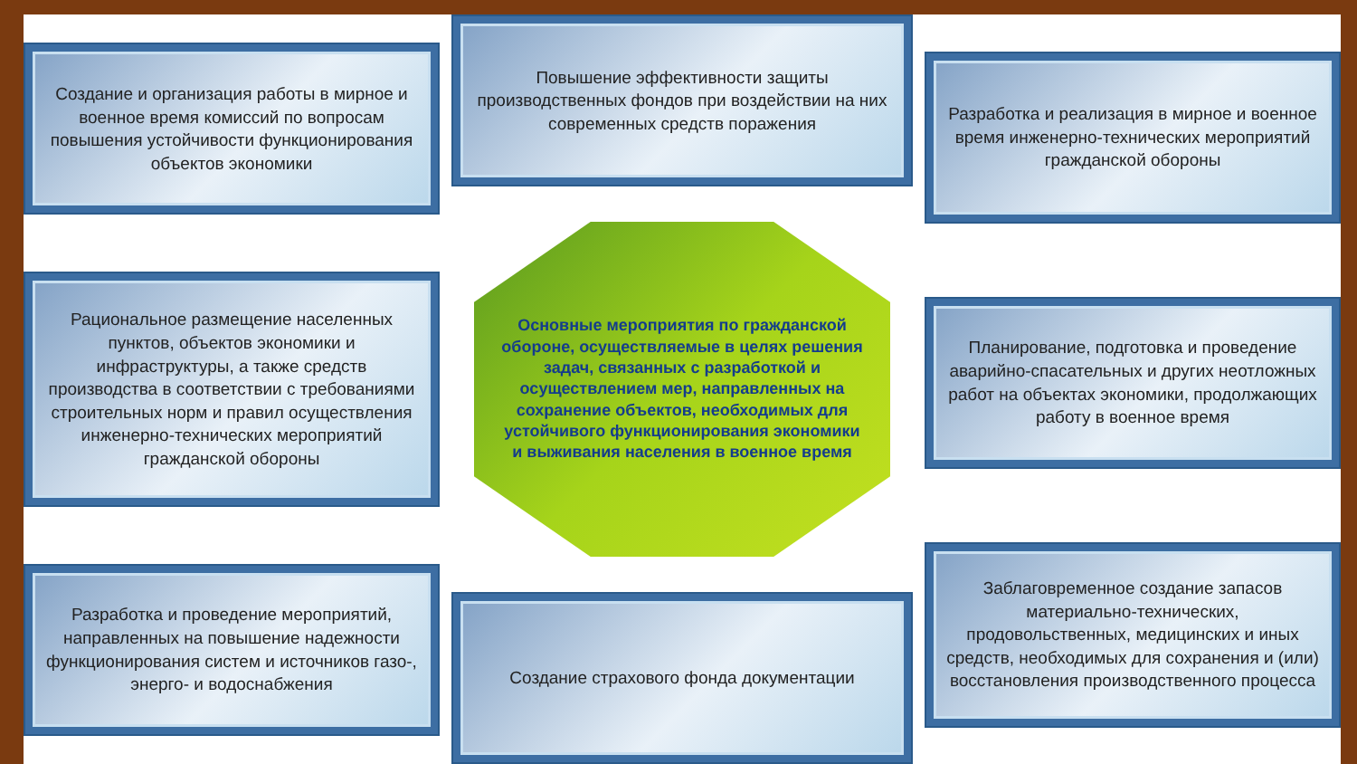Создание и организация работы в мирное и военное время комиссий по вопросам повышения устойчивости функционирования объектов экономики
Рациональное размещение населенных пунктов, объектов экономики и инфраструктуры, а также средств производства в соответствии с требованиями строительных норм и правил осуществления инженерно-технических мероприятий гражданской обороны
Разработка и проведение мероприятий, направленных на повышение надежности функционирования систем и источников газо-, энерго- и водоснабжения
Повышение эффективности защиты производственных фондов при воздействии на них современных средств поражения
Основные мероприятия по гражданской обороне, осуществляемые в целях решения задач, связанных с разработкой и осуществлением мер, направленных на сохранение объектов, необходимых для устойчивого функционирования экономики и выживания населения в военное время
Создание страхового фонда документации
Разработка и реализация в мирное и военное время инженерно-технических мероприятий гражданской обороны
Планирование, подготовка и проведение аварийно-спасательных и других неотложных работ на объектах экономики, продолжающих работу в военное время
Заблаговременное создание запасов материально-технических, продовольственных, медицинских и иных средств, необходимых для сохранения и (или) восстановления производственного процесса